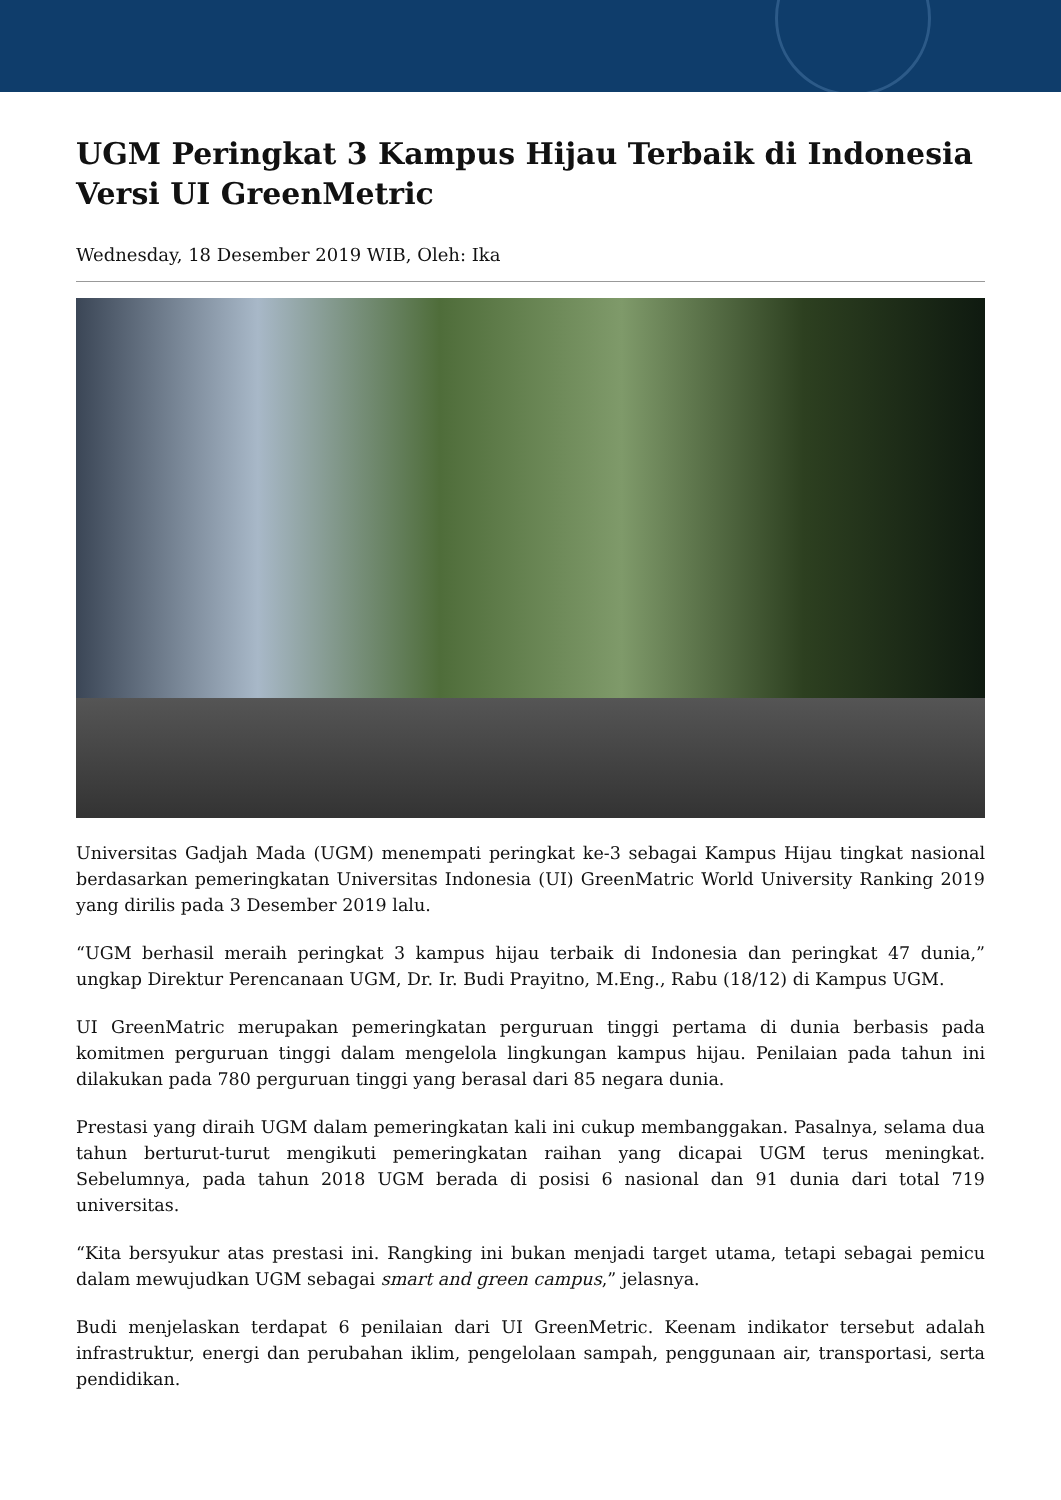UGM Peringkat 3 Kampus Hijau Terbaik di Indonesia Versi UI GreenMetric
Wednesday, 18 Desember 2019 WIB, Oleh: Ika
Universitas Gadjah Mada (UGM) menempati peringkat ke-3 sebagai Kampus Hijau tingkat nasional berdasarkan pemeringkatan Universitas Indonesia (UI) GreenMatric World University Ranking 2019 yang dirilis pada 3 Desember 2019 lalu.
“UGM berhasil meraih peringkat 3 kampus hijau terbaik di Indonesia dan peringkat 47 dunia,” ungkap Direktur Perencanaan UGM, Dr. Ir. Budi Prayitno, M.Eng., Rabu (18/12) di Kampus UGM.
UI GreenMatric merupakan pemeringkatan perguruan tinggi pertama di dunia berbasis pada komitmen perguruan tinggi dalam mengelola lingkungan kampus hijau. Penilaian pada tahun ini dilakukan pada 780 perguruan tinggi yang berasal dari 85 negara dunia.
Prestasi yang diraih UGM dalam pemeringkatan kali ini cukup membanggakan. Pasalnya, selama dua tahun berturut-turut mengikuti pemeringkatan raihan yang dicapai UGM terus meningkat. Sebelumnya, pada tahun 2018 UGM berada di posisi 6 nasional dan 91 dunia dari total 719 universitas.
“Kita bersyukur atas prestasi ini. Rangking ini bukan menjadi target utama, tetapi sebagai pemicu dalam mewujudkan UGM sebagai smart and green campus,” jelasnya.
Budi menjelaskan terdapat 6 penilaian dari UI GreenMetric. Keenam indikator tersebut adalah infrastruktur, energi dan perubahan iklim, pengelolaan sampah, penggunaan air, transportasi, serta pendidikan.